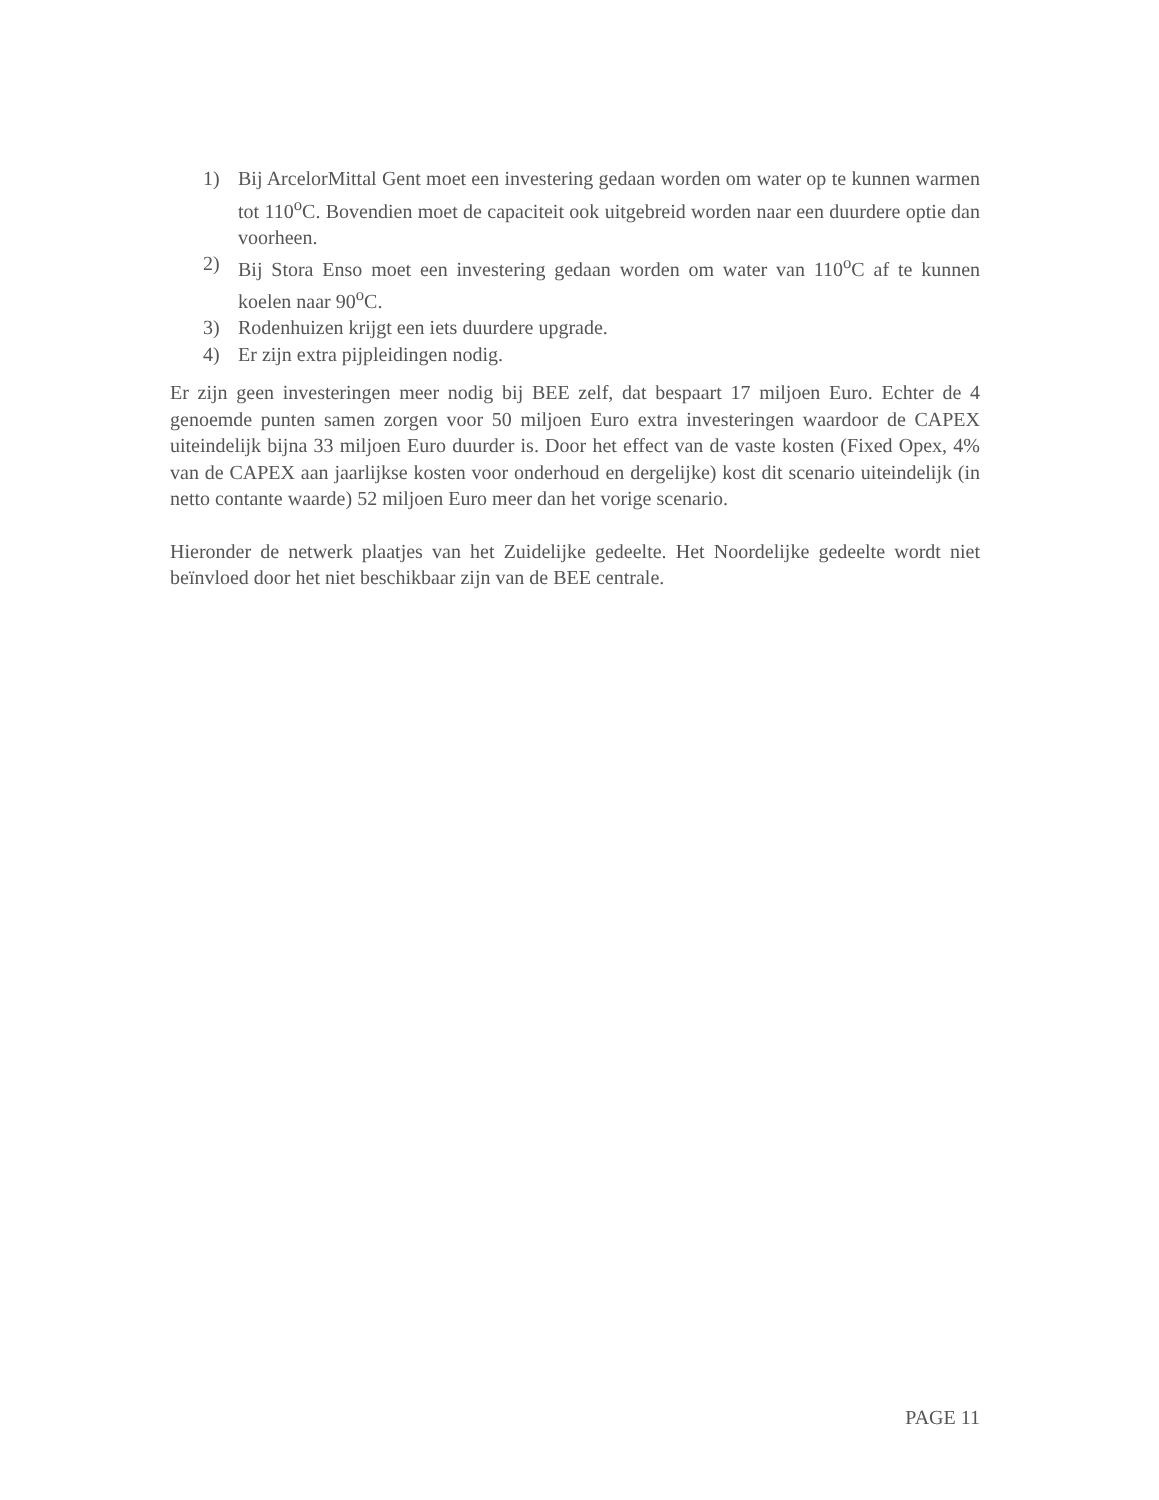1) Bij ArcelorMittal Gent moet een investering gedaan worden om water op te kunnen warmen tot 110<sup>o</sup>C. Bovendien moet de capaciteit ook uitgebreid worden naar een duurdere optie dan voorheen.
2) Bij Stora Enso moet een investering gedaan worden om water van 110<sup>o</sup>C af te kunnen koelen naar 90<sup>o</sup>C.
3) Rodenhuizen krijgt een iets duurdere upgrade.
4) Er zijn extra pijpleidingen nodig.
Er zijn geen investeringen meer nodig bij BEE zelf, dat bespaart 17 miljoen Euro. Echter de 4 genoemde punten samen zorgen voor 50 miljoen Euro extra investeringen waardoor de CAPEX uiteindelijk bijna 33 miljoen Euro duurder is. Door het effect van de vaste kosten (Fixed Opex, 4% van de CAPEX aan jaarlijkse kosten voor onderhoud en dergelijke) kost dit scenario uiteindelijk (in netto contante waarde) 52 miljoen Euro meer dan het vorige scenario.
Hieronder de netwerk plaatjes van het Zuidelijke gedeelte. Het Noordelijke gedeelte wordt niet beïnvloed door het niet beschikbaar zijn van de BEE centrale.
PAGE 11